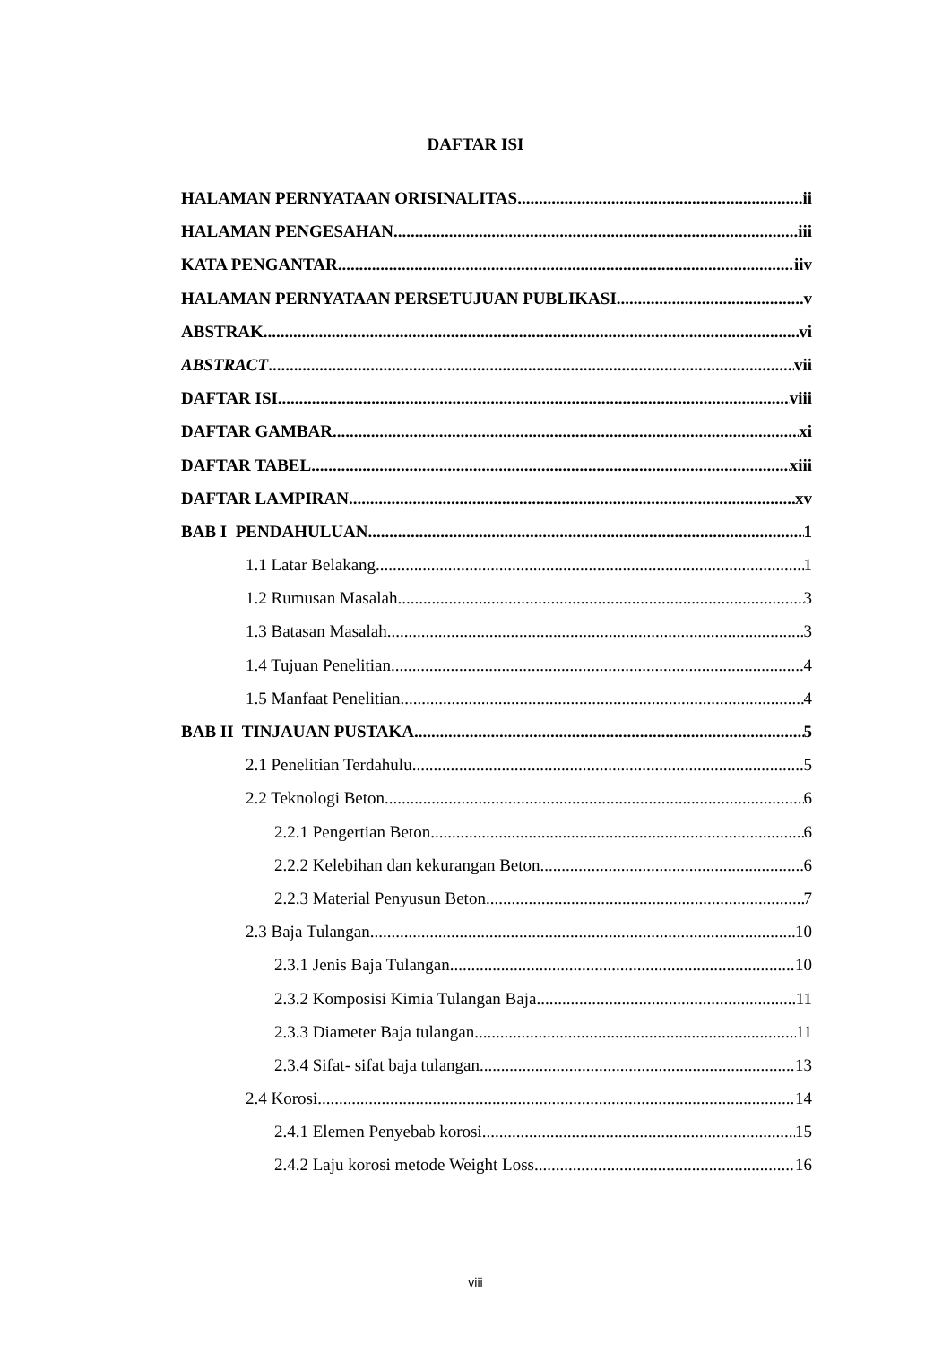DAFTAR ISI
HALAMAN PERNYATAAN ORISINALITAS ii
HALAMAN PENGESAHAN iii
KATA PENGANTAR iiv
HALAMAN PERNYATAAN PERSETUJUAN PUBLIKASI v
ABSTRAK vi
ABSTRACT vii
DAFTAR ISI viii
DAFTAR GAMBAR xi
DAFTAR TABEL xiii
DAFTAR LAMPIRAN xv
BAB I PENDAHULUAN 1
1.1 Latar Belakang 1
1.2 Rumusan Masalah 3
1.3 Batasan Masalah 3
1.4 Tujuan Penelitian 4
1.5 Manfaat Penelitian 4
BAB II TINJAUAN PUSTAKA 5
2.1 Penelitian Terdahulu 5
2.2 Teknologi Beton 6
2.2.1 Pengertian Beton 6
2.2.2 Kelebihan dan kekurangan Beton 6
2.2.3 Material Penyusun Beton 7
2.3 Baja Tulangan 10
2.3.1 Jenis Baja Tulangan 10
2.3.2 Komposisi Kimia Tulangan Baja 11
2.3.3 Diameter Baja tulangan 11
2.3.4 Sifat- sifat baja tulangan 13
2.4 Korosi 14
2.4.1 Elemen Penyebab korosi 15
2.4.2 Laju korosi metode Weight Loss 16
viii